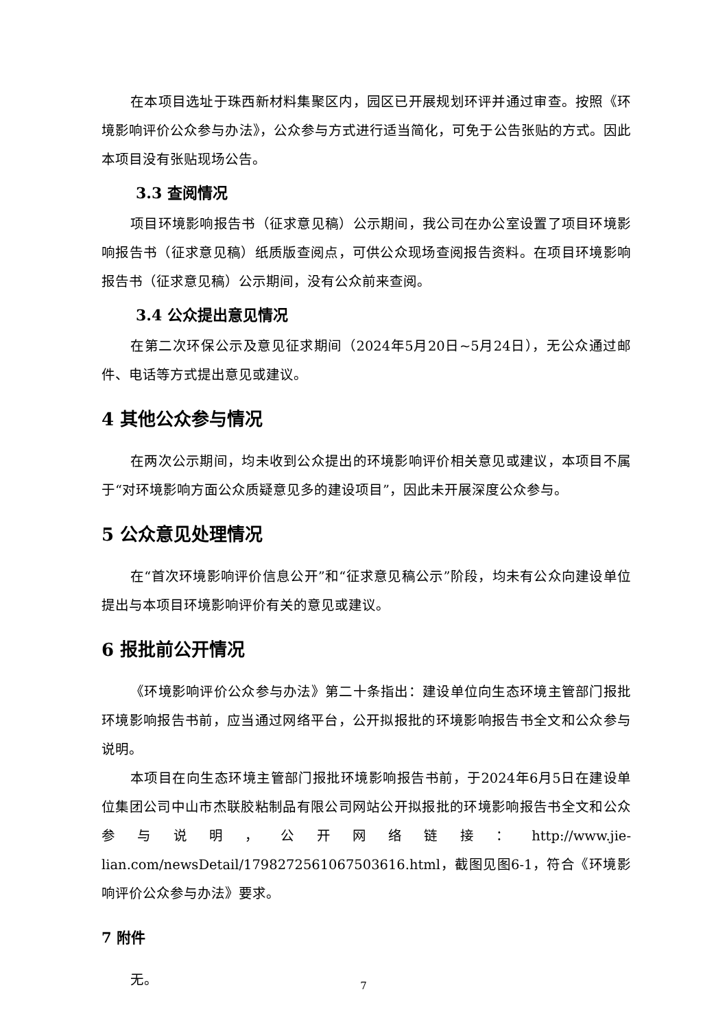在本项目选址于珠西新材料集聚区内，园区已开展规划环评并通过审查。按照《环境影响评价公众参与办法》，公众参与方式进行适当简化，可免于公告张贴的方式。因此本项目没有张贴现场公告。
3.3 查阅情况
项目环境影响报告书（征求意见稿）公示期间，我公司在办公室设置了项目环境影响报告书（征求意见稿）纸质版查阅点，可供公众现场查阅报告资料。在项目环境影响报告书（征求意见稿）公示期间，没有公众前来查阅。
3.4 公众提出意见情况
在第二次环保公示及意见征求期间（2024年5月20日~5月24日），无公众通过邮件、电话等方式提出意见或建议。
4 其他公众参与情况
在两次公示期间，均未收到公众提出的环境影响评价相关意见或建议，本项目不属于“对环境影响方面公众质疑意见多的建设项目”，因此未开展深度公众参与。
5 公众意见处理情况
在“首次环境影响评价信息公开”和“征求意见稿公示”阶段，均未有公众向建设单位提出与本项目环境影响评价有关的意见或建议。
6 报批前公开情况
《环境影响评价公众参与办法》第二十条指出：建设单位向生态环境主管部门报批环境影响报告书前，应当通过网络平台，公开拟报批的环境影响报告书全文和公众参与说明。
本项目在向生态环境主管部门报批环境影响报告书前，于2024年6月5日在建设单位集团公司中山市杰联胶粘制品有限公司网站公开拟报批的环境影响报告书全文和公众参与说明，公开网络链接：http://www.jie-lian.com/newsDetail/1798272561067503616.html，截图见图6-1，符合《环境影响评价公众参与办法》要求。
7 附件
无。
7